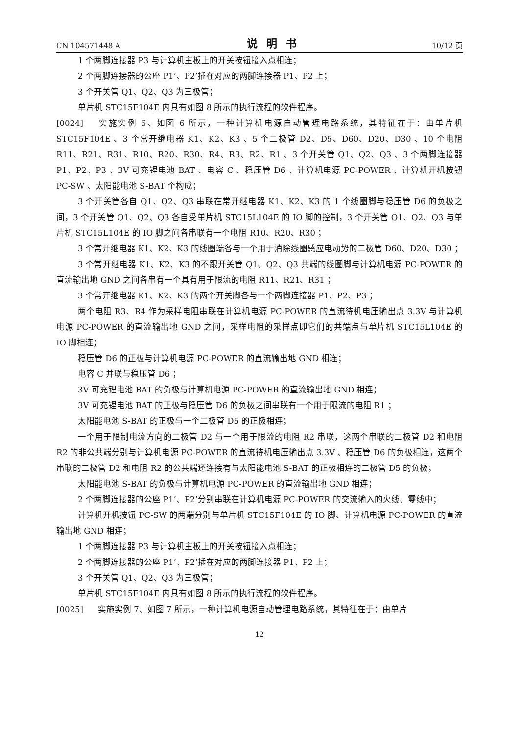CN 104571448 A 说明书 10/12 页
1 个两脚连接器 P3 与计算机主板上的开关按钮接入点相连；
2 个两脚连接器的公座 P1’、P2’插在对应的两脚连接器 P1、P2 上；
3 个开关管 Q1、Q2、Q3 为三极管；
单片机 STC15F104E 内具有如图 8 所示的执行流程的软件程序。
[0024] 实施实例 6、如图 6 所示，一种计算机电源自动管理电路系统，其特征在于：由单片机 STC15F104E 、3 个常开继电器 K1、K2、K3 、5 个二极管 D2、D5、D60、D20、D30 、10 个电阻 R11、R21、R31、R10、R20、R30、R4、R3、R2、R1 、3 个开关管 Q1、Q2、Q3 、3 个两脚连接器 P1、P2、P3 、3V 可充锂电池 BAT 、电容 C 、稳压管 D6 、计算机电源 PC-POWER 、计算机开机按钮 PC-SW 、太阳能电池 S-BAT 个构成；
3 个开关管各自 Q1、Q2、Q3 串联在常开继电器 K1、K2、K3 的 1 个线圈脚与稳压管 D6 的负极之间，3 个开关管 Q1、Q2、Q3 各自受单片机 STC15L104E 的 IO 脚的控制，3 个开关管 Q1、Q2、Q3 与单片机 STC15L104E 的 IO 脚之间各串联有一个电阻 R10、R20、R30 ；
3 个常开继电器 K1、K2、K3 的线圈端各与一个用于消除线圈感应电动势的二极管 D60、D20、D30 ；
3 个常开继电器 K1、K2、K3 的不跟开关管 Q1、Q2、Q3 共端的线圈脚与计算机电源 PC-POWER 的直流输出地 GND 之间各串有一个具有用于限流的电阻 R11、R21、R31 ；
3 个常开继电器 K1、K2、K3 的两个开关脚各与一个两脚连接器 P1、P2、P3 ；
两个电阻 R3、R4 作为采样电阻串联在计算机电源 PC-POWER 的直流待机电压输出点 3.3V 与计算机电源 PC-POWER 的直流输出地 GND 之间，采样电阻的采样点即它们的共端点与单片机 STC15L104E 的 IO 脚相连；
稳压管 D6 的正极与计算机电源 PC-POWER 的直流输出地 GND 相连；
电容 C 并联与稳压管 D6 ；
3V 可充锂电池 BAT 的负极与计算机电源 PC-POWER 的直流输出地 GND 相连；
3V 可充锂电池 BAT 的正极与稳压管 D6 的负极之间串联有一个用于限流的电阻 R1 ；
太阳能电池 S-BAT 的正极与一个二极管 D5 的正极相连；
一个用于限制电流方向的二极管 D2 与一个用于限流的电阻 R2 串联，这两个串联的二极管 D2 和电阻 R2 的非公共端分别与计算机电源 PC-POWER 的直流待机电压输出点 3.3V 、稳压管 D6 的负极相连，这两个串联的二极管 D2 和电阻 R2 的公共端还连接有与太阳能电池 S-BAT 的正极相连的二极管 D5 的负极；
太阳能电池 S-BAT 的负极与计算机电源 PC-POWER 的直流输出地 GND 相连；
2 个两脚连接器的公座 P1’、P2’分别串联在计算机电源 PC-POWER 的交流输入的火线、零线中；
计算机开机按钮 PC-SW 的两端分别与单片机 STC15F104E 的 IO 脚、计算机电源 PC-POWER 的直流输出地 GND 相连；
1 个两脚连接器 P3 与计算机主板上的开关按钮接入点相连；
2 个两脚连接器的公座 P1’、P2’插在对应的两脚连接器 P1、P2 上；
3 个开关管 Q1、Q2、Q3 为三极管；
单片机 STC15F104E 内具有如图 8 所示的执行流程的软件程序。
[0025] 实施实例 7、如图 7 所示，一种计算机电源自动管理电路系统，其特征在于：由单片
12